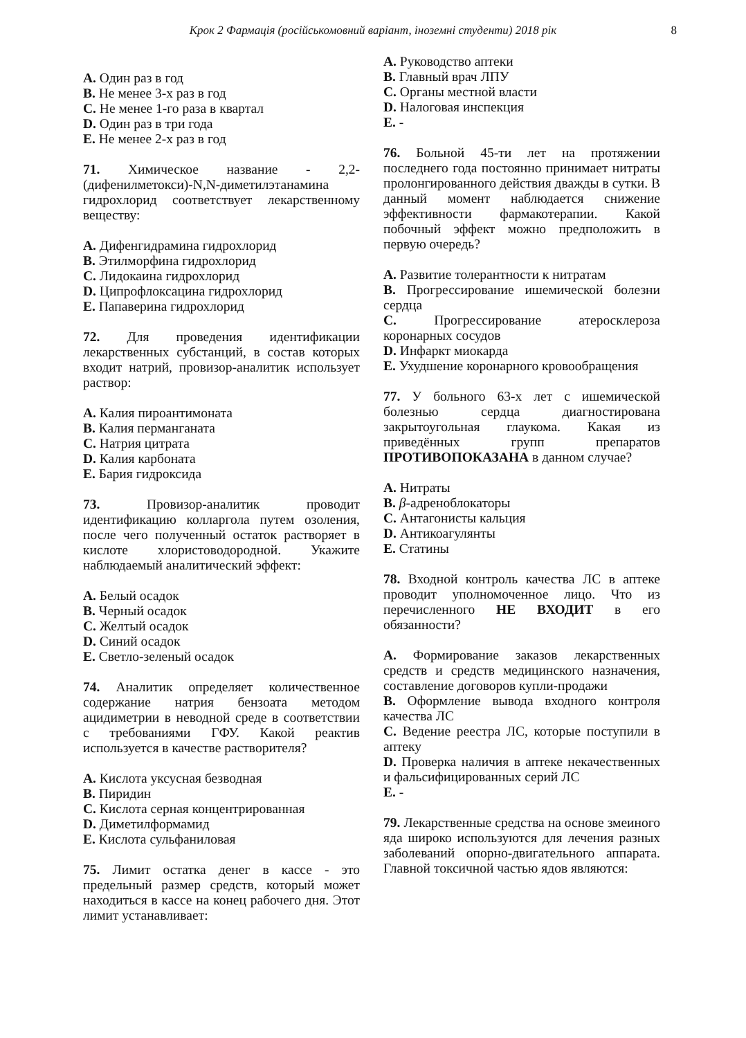Крок 2 Фармація (російськомовний варіант, іноземні студенти) 2018 рік 8
A. Один раз в год
B. Не менее 3-х раз в год
C. Не менее 1-го раза в квартал
D. Один раз в три года
E. Не менее 2-х раз в год
71. Химическое название - 2,2-(дифенилметокси)-N,N-диметилэтанамина гидрохлорид соответствует лекарственному веществу:
A. Дифенгидрамина гидрохлорид
B. Этилморфина гидрохлорид
C. Лидокаина гидрохлорид
D. Ципрофлоксацина гидрохлорид
E. Папаверина гидрохлорид
72. Для проведения идентификации лекарственных субстанций, в состав которых входит натрий, провизор-аналитик использует раствор:
A. Калия пироантимоната
B. Калия перманганата
C. Натрия цитрата
D. Калия карбоната
E. Бария гидроксида
73. Провизор-аналитик проводит идентификацию колларгола путем озоления, после чего полученный остаток растворяет в кислоте хлористоводородной. Укажите наблюдаемый аналитический эффект:
A. Белый осадок
B. Черный осадок
C. Желтый осадок
D. Синий осадок
E. Светло-зеленый осадок
74. Аналитик определяет количественное содержание натрия бензоата методом ацидиметрии в неводной среде в соответствии с требованиями ГФУ. Какой реактив используется в качестве растворителя?
A. Кислота уксусная безводная
B. Пиридин
C. Кислота серная концентрированная
D. Диметилформамид
E. Кислота сульфаниловая
75. Лимит остатка денег в кассе - это предельный размер средств, который может находиться в кассе на конец рабочего дня. Этот лимит устанавливает:
A. Руководство аптеки
B. Главный врач ЛПУ
C. Органы местной власти
D. Налоговая инспекция
E. -
76. Больной 45-ти лет на протяжении последнего года постоянно принимает нитраты пролонгированного действия дважды в сутки. В данный момент наблюдается снижение эффективности фармакотерапии. Какой побочный эффект можно предположить в первую очередь?
A. Развитие толерантности к нитратам
B. Прогрессирование ишемической болезни сердца
C. Прогрессирование атеросклероза коронарных сосудов
D. Инфаркт миокарда
E. Ухудшение коронарного кровообращения
77. У больного 63-х лет с ишемической болезнью сердца диагностирована закрытоугольная глаукома. Какая из приведённых групп препаратов ПРОТИВОПОКАЗАНА в данном случае?
A. Нитраты
B. β-адреноблокаторы
C. Антагонисты кальция
D. Антикоагулянты
E. Статины
78. Входной контроль качества ЛС в аптеке проводит уполномоченное лицо. Что из перечисленного НЕ ВХОДИТ в его обязанности?
A. Формирование заказов лекарственных средств и средств медицинского назначения, составление договоров купли-продажи
B. Оформление вывода входного контроля качества ЛС
C. Ведение реестра ЛС, которые поступили в аптеку
D. Проверка наличия в аптеке некачественных и фальсифицированных серий ЛС
E. -
79. Лекарственные средства на основе змеиного яда широко используются для лечения разных заболеваний опорно-двигательного аппарата. Главной токсичной частью ядов являются: